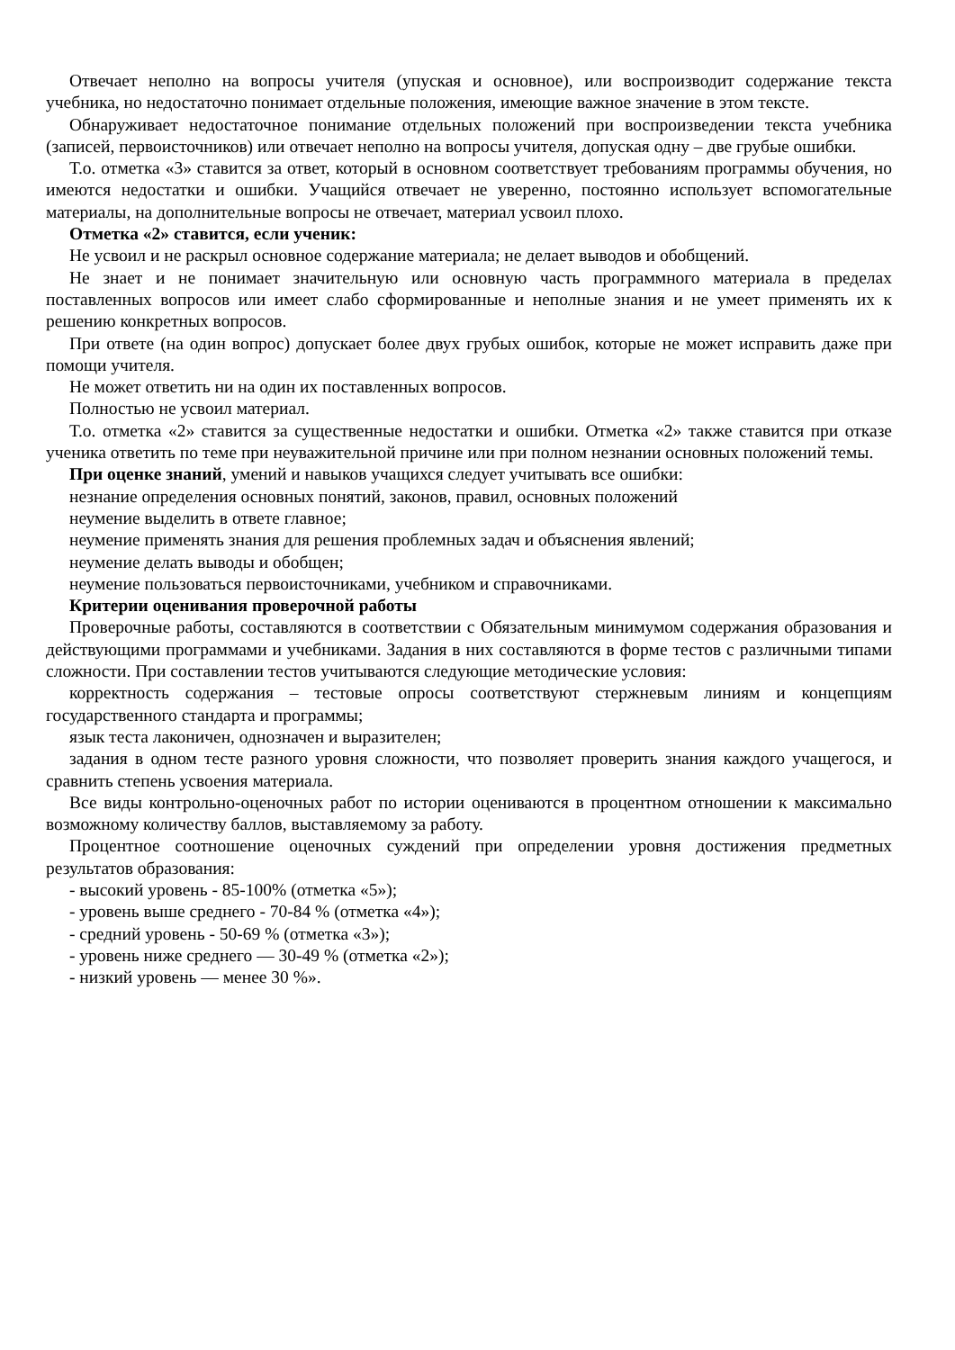Отвечает неполно на вопросы учителя (упуская и основное), или воспроизводит содержание текста учебника, но недостаточно понимает отдельные положения, имеющие важное значение в этом тексте.
Обнаруживает недостаточное понимание отдельных положений при воспроизведении текста учебника (записей, первоисточников) или отвечает неполно на вопросы учителя, допуская одну – две грубые ошибки.
Т.о. отметка «3» ставится за ответ, который в основном соответствует требованиям программы обучения, но имеются недостатки и ошибки. Учащийся отвечает не уверенно, постоянно использует вспомогательные материалы, на дополнительные вопросы не отвечает, материал усвоил плохо.
Отметка «2» ставится, если ученик:
Не усвоил и не раскрыл основное содержание материала; не делает выводов и обобщений.
Не знает и не понимает значительную или основную часть программного материала в пределах поставленных вопросов или имеет слабо сформированные и неполные знания и не умеет применять их к решению конкретных вопросов.
При ответе (на один вопрос) допускает более двух грубых ошибок, которые не может исправить даже при помощи учителя.
Не может ответить ни на один их поставленных вопросов.
Полностью не усвоил материал.
Т.о. отметка «2» ставится за существенные недостатки и ошибки. Отметка «2» также ставится при отказе ученика ответить по теме при неуважительной причине или при полном незнании основных положений темы.
При оценке знаний, умений и навыков учащихся следует учитывать все ошибки:
незнание определения основных понятий, законов, правил, основных положений
неумение выделить в ответе главное;
неумение применять знания для решения проблемных задач и объяснения явлений;
неумение делать выводы и обобщен;
неумение пользоваться первоисточниками, учебником и справочниками.
Критерии оценивания проверочной работы
Проверочные работы, составляются в соответствии с Обязательным минимумом содержания образования и действующими программами и учебниками. Задания в них составляются в форме тестов с различными типами сложности. При составлении тестов учитываются следующие методические условия:
корректность содержания – тестовые опросы соответствуют стержневым линиям и концепциям государственного стандарта и программы;
язык теста лаконичен, однозначен и выразителен;
задания в одном тесте разного уровня сложности, что позволяет проверить знания каждого учащегося, и сравнить степень усвоения материала.
Все виды контрольно-оценочных работ по истории оцениваются в процентном отношении к максимально возможному количеству баллов, выставляемому за работу.
Процентное соотношение оценочных суждений при определении уровня достижения предметных результатов образования:
- высокий уровень - 85-100% (отметка «5»);
- уровень выше среднего - 70-84 % (отметка «4»);
- средний уровень - 50-69 % (отметка «3»);
- уровень ниже среднего — 30-49 % (отметка «2»);
- низкий уровень — менее 30 %».